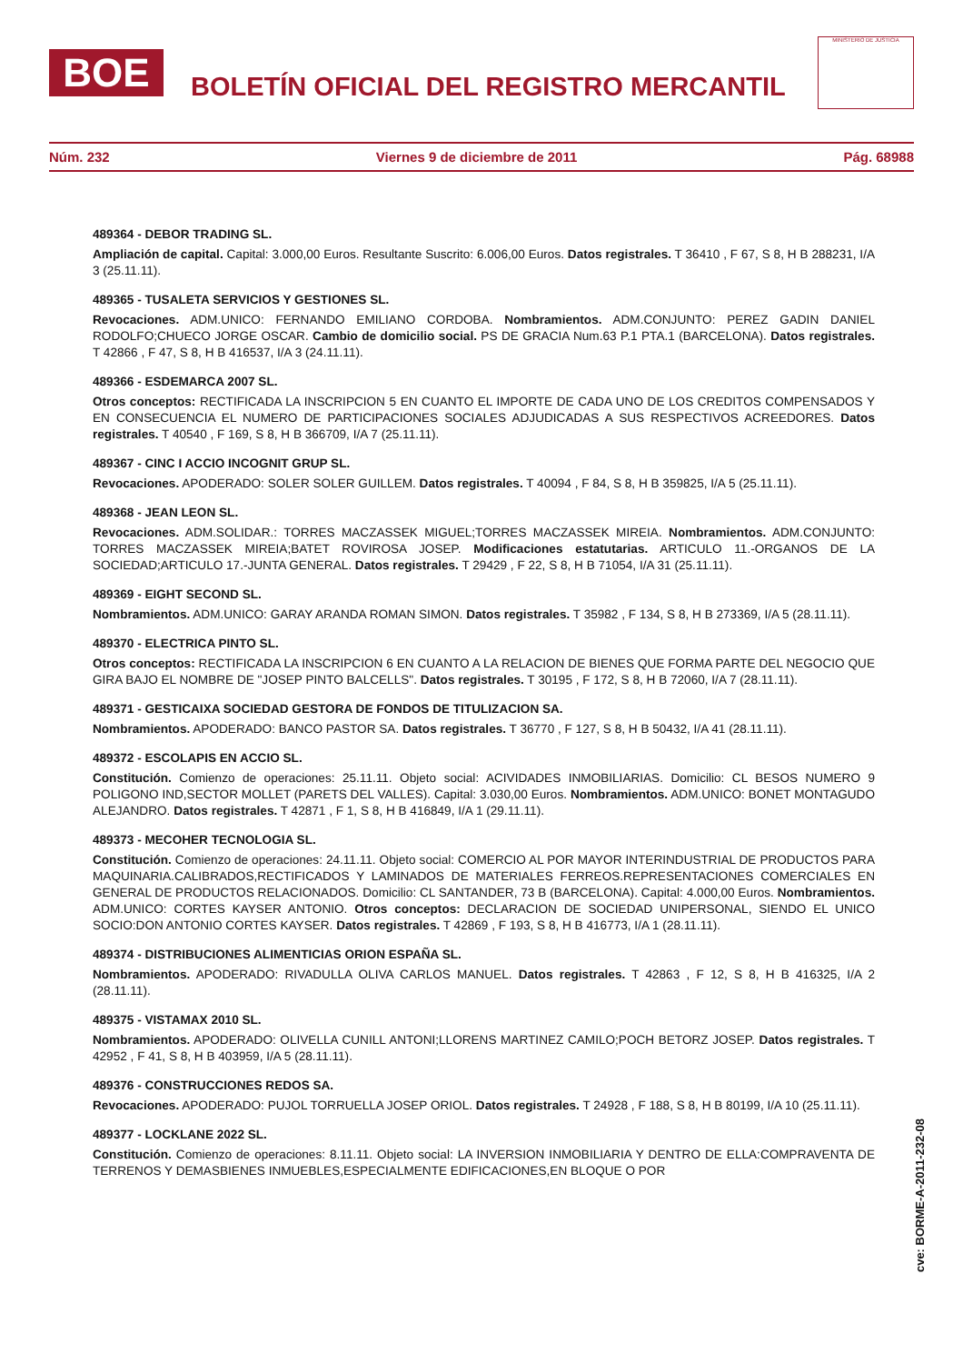BOE
BOLETÍN OFICIAL DEL REGISTRO MERCANTIL
MINISTERIO DE JUSTICIA
Núm. 232 Viernes 9 de diciembre de 2011 Pág. 68988
489364 - DEBOR TRADING SL.
Ampliación de capital. Capital: 3.000,00 Euros. Resultante Suscrito: 6.006,00 Euros. Datos registrales. T 36410 , F 67, S 8, H B 288231, I/A 3 (25.11.11).
489365 - TUSALETA SERVICIOS Y GESTIONES SL.
Revocaciones. ADM.UNICO: FERNANDO EMILIANO CORDOBA. Nombramientos. ADM.CONJUNTO: PEREZ GADIN DANIEL RODOLFO;CHUECO JORGE OSCAR. Cambio de domicilio social. PS DE GRACIA Num.63 P.1 PTA.1 (BARCELONA). Datos registrales. T 42866 , F 47, S 8, H B 416537, I/A 3 (24.11.11).
489366 - ESDEMARCA 2007 SL.
Otros conceptos: RECTIFICADA LA INSCRIPCION 5 EN CUANTO EL IMPORTE DE CADA UNO DE LOS CREDITOS COMPENSADOS Y EN CONSECUENCIA EL NUMERO DE PARTICIPACIONES SOCIALES ADJUDICADAS A SUS RESPECTIVOS ACREEDORES. Datos registrales. T 40540 , F 169, S 8, H B 366709, I/A 7 (25.11.11).
489367 - CINC I ACCIO INCOGNIT GRUP SL.
Revocaciones. APODERADO: SOLER SOLER GUILLEM. Datos registrales. T 40094 , F 84, S 8, H B 359825, I/A 5 (25.11.11).
489368 - JEAN LEON SL.
Revocaciones. ADM.SOLIDAR.: TORRES MACZASSEK MIGUEL;TORRES MACZASSEK MIREIA. Nombramientos. ADM.CONJUNTO: TORRES MACZASSEK MIREIA;BATET ROVIROSA JOSEP. Modificaciones estatutarias. ARTICULO 11.-ORGANOS DE LA SOCIEDAD;ARTICULO 17.-JUNTA GENERAL. Datos registrales. T 29429 , F 22, S 8, H B 71054, I/A 31 (25.11.11).
489369 - EIGHT SECOND SL.
Nombramientos. ADM.UNICO: GARAY ARANDA ROMAN SIMON. Datos registrales. T 35982 , F 134, S 8, H B 273369, I/A 5 (28.11.11).
489370 - ELECTRICA PINTO SL.
Otros conceptos: RECTIFICADA LA INSCRIPCION 6 EN CUANTO A LA RELACION DE BIENES QUE FORMA PARTE DEL NEGOCIO QUE GIRA BAJO EL NOMBRE DE "JOSEP PINTO BALCELLS". Datos registrales. T 30195 , F 172, S 8, H B 72060, I/A 7 (28.11.11).
489371 - GESTICAIXA SOCIEDAD GESTORA DE FONDOS DE TITULIZACION SA.
Nombramientos. APODERADO: BANCO PASTOR SA. Datos registrales. T 36770 , F 127, S 8, H B 50432, I/A 41 (28.11.11).
489372 - ESCOLAPIS EN ACCIO SL.
Constitución. Comienzo de operaciones: 25.11.11. Objeto social: ACIVIDADES INMOBILIARIAS. Domicilio: CL BESOS NUMERO 9 POLIGONO IND,SECTOR MOLLET (PARETS DEL VALLES). Capital: 3.030,00 Euros. Nombramientos. ADM.UNICO: BONET MONTAGUDO ALEJANDRO. Datos registrales. T 42871 , F 1, S 8, H B 416849, I/A 1 (29.11.11).
489373 - MECOHER TECNOLOGIA SL.
Constitución. Comienzo de operaciones: 24.11.11. Objeto social: COMERCIO AL POR MAYOR INTERINDUSTRIAL DE PRODUCTOS PARA MAQUINARIA.CALIBRADOS,RECTIFICADOS Y LAMINADOS DE MATERIALES FERREOS.REPRESENTACIONES COMERCIALES EN GENERAL DE PRODUCTOS RELACIONADOS. Domicilio: CL SANTANDER, 73 B (BARCELONA). Capital: 4.000,00 Euros. Nombramientos. ADM.UNICO: CORTES KAYSER ANTONIO. Otros conceptos: DECLARACION DE SOCIEDAD UNIPERSONAL, SIENDO EL UNICO SOCIO:DON ANTONIO CORTES KAYSER. Datos registrales. T 42869 , F 193, S 8, H B 416773, I/A 1 (28.11.11).
489374 - DISTRIBUCIONES ALIMENTICIAS ORION ESPAÑA SL.
Nombramientos. APODERADO: RIVADULLA OLIVA CARLOS MANUEL. Datos registrales. T 42863 , F 12, S 8, H B 416325, I/A 2 (28.11.11).
489375 - VISTAMAX 2010 SL.
Nombramientos. APODERADO: OLIVELLA CUNILL ANTONI;LLORENS MARTINEZ CAMILO;POCH BETORZ JOSEP. Datos registrales. T 42952 , F 41, S 8, H B 403959, I/A 5 (28.11.11).
489376 - CONSTRUCCIONES REDOS SA.
Revocaciones. APODERADO: PUJOL TORRUELLA JOSEP ORIOL. Datos registrales. T 24928 , F 188, S 8, H B 80199, I/A 10 (25.11.11).
489377 - LOCKLANE 2022 SL.
Constitución. Comienzo de operaciones: 8.11.11. Objeto social: LA INVERSION INMOBILIARIA Y DENTRO DE ELLA:COMPRAVENTA DE TERRENOS Y DEMASBIENES INMUEBLES,ESPECIALMENTE EDIFICACIONES,EN BLOQUE O POR
cve: BORME-A-2011-232-08